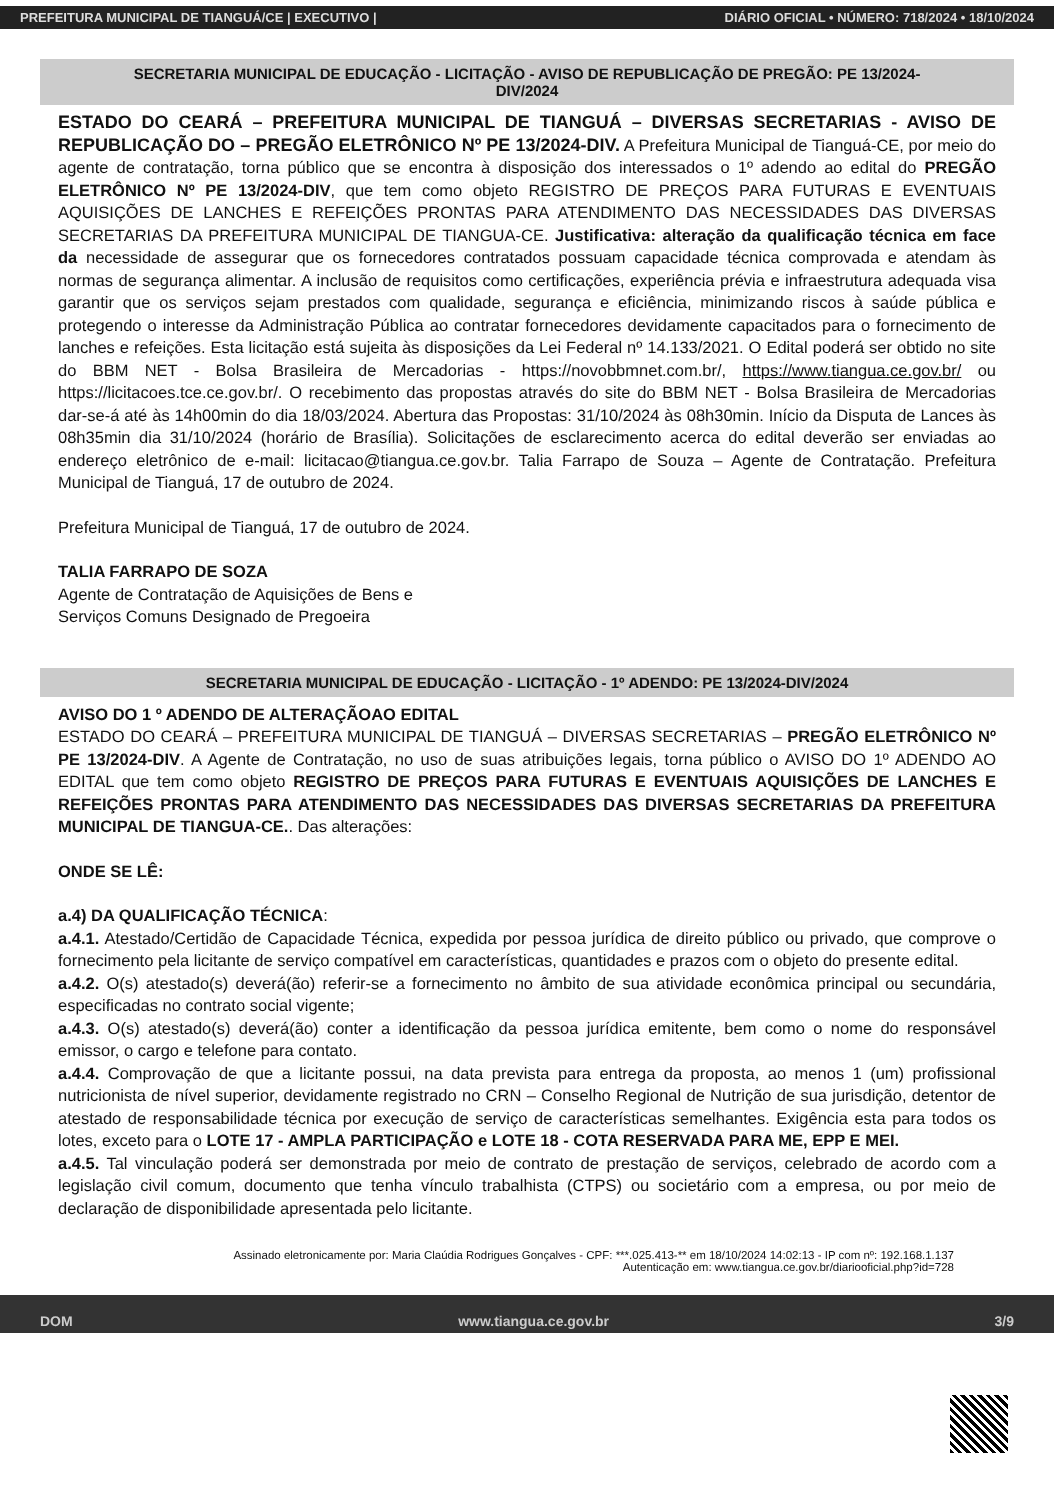PREFEITURA MUNICIPAL DE TIANGUÁ/CE | EXECUTIVO | DIÁRIO OFICIAL • NÚMERO: 718/2024 • 18/10/2024
SECRETARIA MUNICIPAL DE EDUCAÇÃO - LICITAÇÃO - AVISO DE REPUBLICAÇÃO DE PREGÃO: PE 13/2024-DIV/2024
ESTADO DO CEARÁ – PREFEITURA MUNICIPAL DE TIANGUÁ – DIVERSAS SECRETARIAS - AVISO DE REPUBLICAÇÃO DO – PREGÃO ELETRÔNICO Nº PE 13/2024-DIV. A Prefeitura Municipal de Tianguá-CE, por meio do agente de contratação, torna público que se encontra à disposição dos interessados o 1º adendo ao edital do PREGÃO ELETRÔNICO Nº PE 13/2024-DIV, que tem como objeto REGISTRO DE PREÇOS PARA FUTURAS E EVENTUAIS AQUISIÇÕES DE LANCHES E REFEIÇÕES PRONTAS PARA ATENDIMENTO DAS NECESSIDADES DAS DIVERSAS SECRETARIAS DA PREFEITURA MUNICIPAL DE TIANGUA-CE. Justificativa: alteração da qualificação técnica em face da necessidade de assegurar que os fornecedores contratados possuam capacidade técnica comprovada e atendam às normas de segurança alimentar. A inclusão de requisitos como certificações, experiência prévia e infraestrutura adequada visa garantir que os serviços sejam prestados com qualidade, segurança e eficiência, minimizando riscos à saúde pública e protegendo o interesse da Administração Pública ao contratar fornecedores devidamente capacitados para o fornecimento de lanches e refeições. Esta licitação está sujeita às disposições da Lei Federal nº 14.133/2021. O Edital poderá ser obtido no site do BBM NET - Bolsa Brasileira de Mercadorias - https://novobbmnet.com.br/, https://www.tiangua.ce.gov.br/ ou https://licitacoes.tce.ce.gov.br/. O recebimento das propostas através do site do BBM NET - Bolsa Brasileira de Mercadorias dar-se-á até às 14h00min do dia 18/03/2024. Abertura das Propostas: 31/10/2024 às 08h30min. Início da Disputa de Lances às 08h35min dia 31/10/2024 (horário de Brasília). Solicitações de esclarecimento acerca do edital deverão ser enviadas ao endereço eletrônico de e-mail: licitacao@tiangua.ce.gov.br. Talia Farrapo de Souza – Agente de Contratação. Prefeitura Municipal de Tianguá, 17 de outubro de 2024.
Prefeitura Municipal de Tianguá, 17 de outubro de 2024.
TALIA FARRAPO DE SOZA
Agente de Contratação de Aquisições de Bens e
Serviços Comuns Designado de Pregoeira
SECRETARIA MUNICIPAL DE EDUCAÇÃO - LICITAÇÃO - 1º ADENDO: PE 13/2024-DIV/2024
AVISO DO 1 º ADENDO DE ALTERAÇÃOAO EDITAL
ESTADO DO CEARÁ – PREFEITURA MUNICIPAL DE TIANGUÁ – DIVERSAS SECRETARIAS – PREGÃO ELETRÔNICO Nº PE 13/2024-DIV. A Agente de Contratação, no uso de suas atribuições legais, torna público o AVISO DO 1º ADENDO AO EDITAL que tem como objeto REGISTRO DE PREÇOS PARA FUTURAS E EVENTUAIS AQUISIÇÕES DE LANCHES E REFEIÇÕES PRONTAS PARA ATENDIMENTO DAS NECESSIDADES DAS DIVERSAS SECRETARIAS DA PREFEITURA MUNICIPAL DE TIANGUA-CE.. Das alterações:
ONDE SE LÊ:
a.4) DA QUALIFICAÇÃO TÉCNICA:
a.4.1. Atestado/Certidão de Capacidade Técnica, expedida por pessoa jurídica de direito público ou privado, que comprove o fornecimento pela licitante de serviço compatível em características, quantidades e prazos com o objeto do presente edital.
a.4.2. O(s) atestado(s) deverá(ão) referir-se a fornecimento no âmbito de sua atividade econômica principal ou secundária, especificadas no contrato social vigente;
a.4.3. O(s) atestado(s) deverá(ão) conter a identificação da pessoa jurídica emitente, bem como o nome do responsável emissor, o cargo e telefone para contato.
a.4.4. Comprovação de que a licitante possui, na data prevista para entrega da proposta, ao menos 1 (um) profissional nutricionista de nível superior, devidamente registrado no CRN – Conselho Regional de Nutrição de sua jurisdição, detentor de atestado de responsabilidade técnica por execução de serviço de características semelhantes. Exigência esta para todos os lotes, exceto para o LOTE 17 - AMPLA PARTICIPAÇÃO e LOTE 18 - COTA RESERVADA PARA ME, EPP E MEI.
a.4.5. Tal vinculação poderá ser demonstrada por meio de contrato de prestação de serviços, celebrado de acordo com a legislação civil comum, documento que tenha vínculo trabalhista (CTPS) ou societário com a empresa, ou por meio de declaração de disponibilidade apresentada pelo licitante.
Assinado eletronicamente por: Maria Claúdia Rodrigues Gonçalves - CPF: ***.025.413-** em 18/10/2024 14:02:13 - IP com nº: 192.168.1.137
Autenticação em: www.tiangua.ce.gov.br/diariooficial.php?id=728
DOM www.tiangua.ce.gov.br 3/9